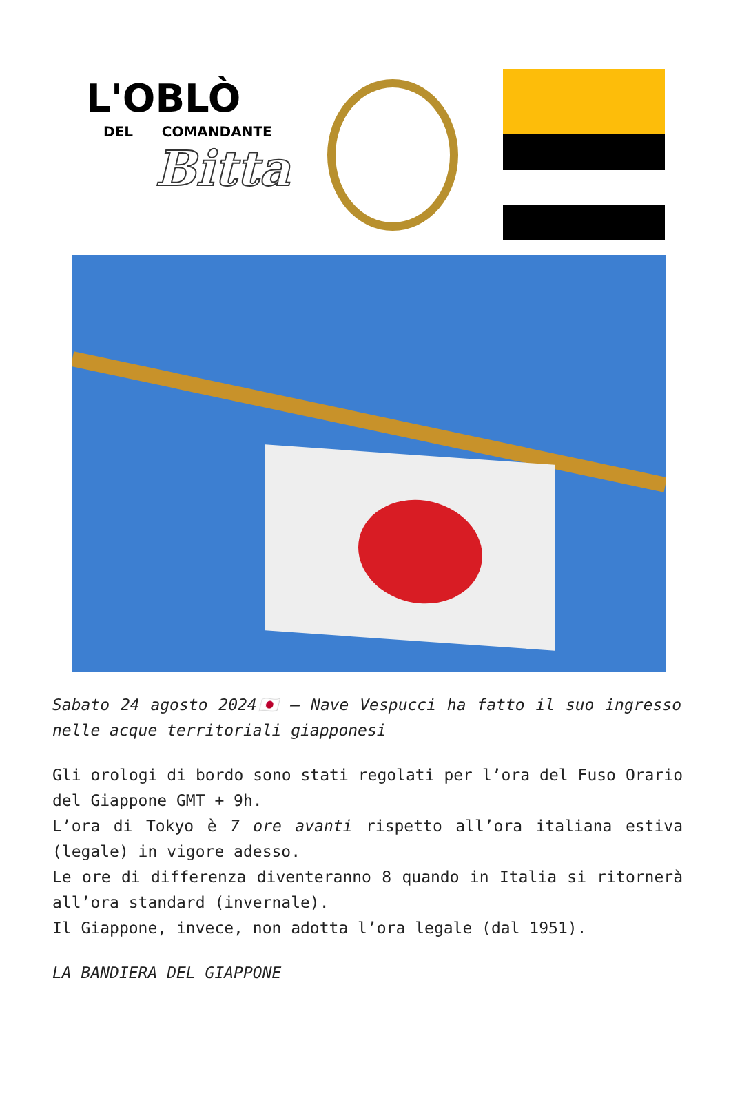L'OBLÒ
DEL COMANDANTE
Bitta
Sabato 24 agosto 2024🇯🇵 – Nave Vespucci ha fatto il suo ingresso nelle acque territoriali giapponesi
Gli orologi di bordo sono stati regolati per l’ora del Fuso Orario del Giappone GMT + 9h.
L’ora di Tokyo è 7 ore avanti rispetto all’ora italiana estiva (legale) in vigore adesso.
Le ore di differenza diventeranno 8 quando in Italia si ritornerà all’ora standard (invernale).
Il Giappone, invece, non adotta l’ora legale (dal 1951).
LA BANDIERA DEL GIAPPONE